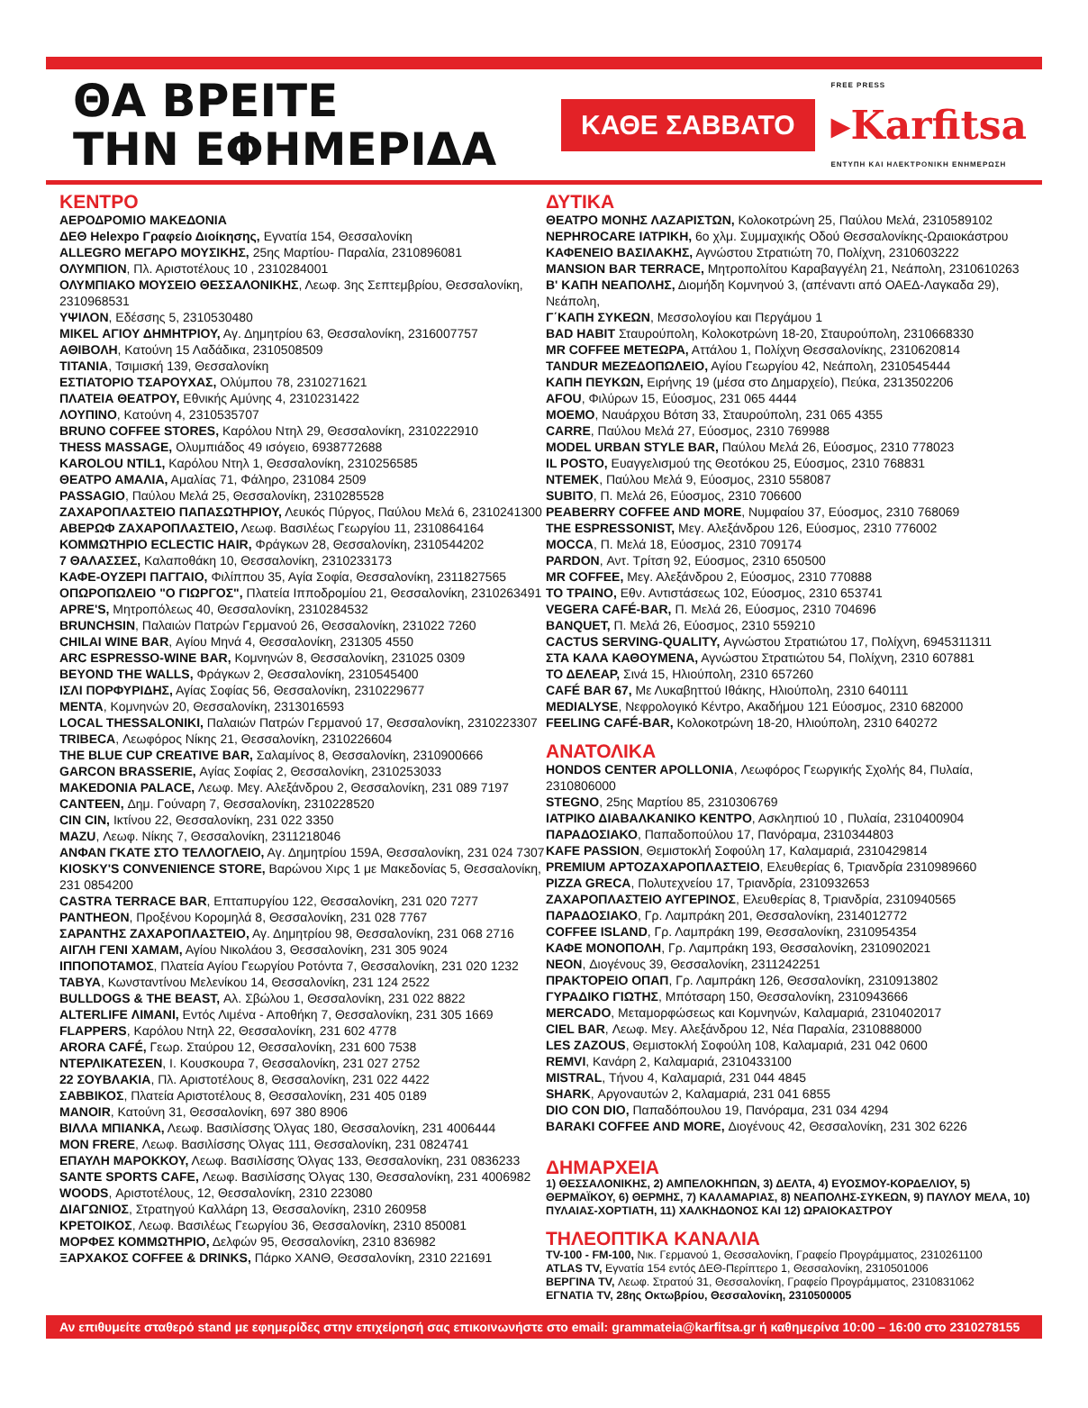ΘΑ ΒΡΕΙΤΕ
ΤΗΝ ΕΦΗΜΕΡΙΔΑ
ΚΑΘΕ ΣΑΒΒΑΤΟ
FREE PRESS
▸Karfitsa
ΕΝΤΥΠΗ ΚΑΙ ΗΛΕΚΤΡΟΝΙΚΗ ΕΝΗΜΕΡΩΣΗ
ΚΕΝΤΡΟ
ΑΕΡΟΔΡΟΜΙΟ ΜΑΚΕΔΟΝΙΑ
ΔΕΘ Helexpo Γραφείο Διοίκησης, Εγνατία 154, Θεσσαλονίκη
ALLEGRO ΜΕΓΑΡΟ ΜΟΥΣΙΚΗΣ, 25ης Μαρτίου- Παραλία, 2310896081
ΟΛΥΜΠΙΟΝ, Πλ. Αριστοτέλους 10 , 2310284001
ΟΛΥΜΠΙΑΚΟ ΜΟΥΣΕΙΟ ΘΕΣΣΑΛΟΝΙΚΗΣ, Λεωφ. 3ης Σεπτεμβρίου, Θεσσαλονίκη, 2310968531
ΥΨΙΛΟΝ, Εδέσσης 5, 2310530480
MIKEL ΑΓΙΟΥ ΔΗΜΗΤΡΙΟΥ, Αγ. Δημητρίου 63, Θεσσαλονίκη, 2316007757
ΑΘΙΒΟΛΗ, Κατούνη 15 Λαδάδικα, 2310508509
TITANIA, Τσιμισκή 139, Θεσσαλονίκη
ΕΣΤΙΑΤΟΡΙΟ ΤΣΑΡΟΥΧΑΣ, Ολύμπου 78, 2310271621
ΠΛΑΤΕΙΑ ΘΕΑΤΡΟΥ, Εθνικής Αμύνης 4, 2310231422
ΛΟΥΠΙΝΟ, Κατούνη 4, 2310535707
BRUNO COFFEE STORES, Καρόλου Ντηλ 29, Θεσσαλονίκη, 2310222910
THESS MASSAGE, Ολυμπιάδος 49 ισόγειο, 6938772688
KAROLOU NTIL1, Καρόλου Ντηλ 1, Θεσσαλονίκη, 2310256585
ΘΕΑΤΡΟ ΑΜΑΛΙΑ, Αμαλίας 71, Φάληρο, 231084 2509
PASSAGIO, Παύλου Μελά 25, Θεσσαλονίκη, 2310285528
ΖΑΧΑΡΟΠΛΑΣΤΕΙΟ ΠΑΠΑΣΩΤΗΡΙΟΥ, Λευκός Πύργος, Παύλου Μελά 6, 2310241300
ΑΒΕΡΩΦ ΖΑΧΑΡΟΠΛΑΣΤΕΙΟ, Λεωφ. Βασιλέως Γεωργίου 11, 2310864164
ΚΟΜΜΩΤΗΡΙΟ ECLECTIC HAIR, Φράγκων 28, Θεσσαλονίκη, 2310544202
7 ΘΑΛΑΣΣΕΣ, Καλαποθάκη 10, Θεσσαλονίκη, 2310233173
ΚΑΦΕ-ΟΥΖΕΡΙ ΠΑΓΓΑΙΟ, Φιλίππου 35, Αγία Σοφία, Θεσσαλονίκη, 2311827565
ΟΠΩΡΟΠΩΛΕΙΟ "Ο ΓΙΩΡΓΟΣ", Πλατεία Ιπποδρομίου 21, Θεσσαλονίκη, 2310263491
APRE'S, Μητροπόλεως 40, Θεσσαλονίκη, 2310284532
BRUNCHSIN, Παλαιών Πατρών Γερμανού 26, Θεσσαλονίκη, 231022 7260
CHILAI WINE BAR, Αγίου Μηνά 4, Θεσσαλονίκη, 231305 4550
ARC ESPRESSO-WINE BAR, Κομνηνών 8, Θεσσαλονίκη, 231025 0309
BEYOND THE WALLS, Φράγκων 2, Θεσσαλονίκη, 2310545400
ΙΣΛΙ ΠΟΡΦΥΡΙΔΗΣ, Αγίας Σοφίας 56, Θεσσαλονίκη, 2310229677
MENTA, Κομνηνών 20, Θεσσαλονίκη, 2313016593
LOCAL THESSALONIKI, Παλαιών Πατρών Γερμανού 17, Θεσσαλονίκη, 2310223307
TRIBECA, Λεωφόρος Νίκης 21, Θεσσαλονίκη, 2310226604
THE BLUE CUP CREATIVE BAR, Σαλαμίνος 8, Θεσσαλονίκη, 2310900666
GARCON BRASSERIE, Αγίας Σοφίας 2, Θεσσαλονίκη, 2310253033
MAKEDONIA PALACE, Λεωφ. Μεγ. Αλεξάνδρου 2, Θεσσαλονίκη, 231 089 7197
CANTEEN, Δημ. Γούναρη 7, Θεσσαλονίκη, 2310228520
CIN CIN, Ικτίνου 22, Θεσσαλονίκη, 231 022 3350
MAZU, Λεωφ. Νίκης 7, Θεσσαλονίκη, 2311218046
ΑΝΦΑΝ ΓΚΑΤΕ ΣΤΟ ΤΕΛΛΟΓΛΕΙΟ, Αγ. Δημητρίου 159Α, Θεσσαλονίκη, 231 024 7307
KIOSKY'S CONVENIENCE STORE, Βαρώνου Χιρς 1 με Μακεδονίας 5, Θεσσαλονίκη, 231 0854200
CASTRA TERRACE BAR, Επταπυργίου 122, Θεσσαλονίκη, 231 020 7277
PANTHEON, Προξένου Κορομηλά 8, Θεσσαλονίκη, 231 028 7767
ΣΑΡΑΝΤΗΣ ΖΑΧΑΡΟΠΛΑΣΤΕΙΟ, Αγ. Δημητρίου 98, Θεσσαλονίκη, 231 068 2716
ΑΙΓΛΗ ΓΕΝΙ ΧΑΜΑΜ, Αγίου Νικολάου 3, Θεσσαλονίκη, 231 305 9024
ΙΠΠΟΠΟΤΑΜΟΣ, Πλατεία Αγίου Γεωργίου Ροτόντα 7, Θεσσαλονίκη, 231 020 1232
TABYA, Κωνσταντίνου Μελενίκου 14, Θεσσαλονίκη, 231 124 2522
BULLDOGS & THE BEAST, Αλ. Σβώλου 1, Θεσσαλονίκη, 231 022 8822
ALTERLIFE ΛΙΜΑΝΙ, Εντός Λιμένα - Αποθήκη 7, Θεσσαλονίκη, 231 305 1669
FLAPPERS, Καρόλου Ντηλ 22, Θεσσαλονίκη, 231 602 4778
ARORA CAFÉ, Γεωρ. Σταύρου 12, Θεσσαλονίκη, 231 600 7538
ΝΤΕΡΛΙΚΑΤΕΣΕΝ, Ι. Κουσκουρα 7, Θεσσαλονίκη, 231 027 2752
22 ΣΟΥΒΛΑΚΙΑ, Πλ. Αριστοτέλους 8, Θεσσαλονίκη, 231 022 4422
ΣΑΒΒΙΚΟΣ, Πλατεία Αριστοτέλους 8, Θεσσαλονίκη, 231 405 0189
MANOIR, Κατούνη 31, Θεσσαλονίκη, 697 380 8906
ΒΙΛΛΑ ΜΠΙΑΝΚΑ, Λεωφ. Βασιλίσσης Όλγας 180, Θεσσαλονίκη, 231 4006444
MON FRERE, Λεωφ. Βασιλίσσης Όλγας 111, Θεσσαλονίκη, 231 0824741
ΕΠΑΥΛΗ ΜΑΡΟΚΚΟΥ, Λεωφ. Βασιλίσσης Όλγας 133, Θεσσαλονίκη, 231 0836233
SANTE SPORTS CAFE, Λεωφ. Βασιλίσσης Όλγας 130, Θεσσαλονίκη, 231 4006982
WOODS, Αριστοτέλους, 12, Θεσσαλονίκη, 2310 223080
ΔΙΑΓΩΝΙΟΣ, Στρατηγού Καλλάρη 13, Θεσσαλονίκη, 2310 260958
ΚΡΕΤΟΙΚΟΣ, Λεωφ. Βασιλέως Γεωργίου 36, Θεσσαλονίκη, 2310 850081
ΜΟΡΦΕΣ ΚΟΜΜΩΤΗΡΙΟ, Δελφών 95, Θεσσαλονίκη, 2310 836982
ΞΑΡΧΑΚΟΣ COFFEE & DRINKS, Πάρκο ΧΑΝΘ, Θεσσαλονίκη, 2310 221691
ΔΥΤΙΚΑ
ΘΕΑΤΡΟ ΜΟΝΗΣ ΛΑΖΑΡΙΣΤΩΝ, Κολοκοτρώνη 25, Παύλου Μελά, 2310589102
NEPHROCARE ΙΑΤΡΙΚΗ, 6ο χλμ. Συμμαχικής Οδού Θεσσαλονίκης-Ωραιοκάστρου
ΚΑΦΕΝΕΙΟ ΒΑΣΙΛΑΚΗΣ, Αγνώστου Στρατιώτη 70, Πολίχνη, 2310603222
MANSION BAR TERRACE, Μητροπολίτου Καραβαγγέλη 21, Νεάπολη, 2310610263
Β' ΚΑΠΗ ΝΕΑΠΟΛΗΣ, Διομήδη Κομνηνού 3, (απέναντι από ΟΑΕΔ-Λαγκαδα 29), Νεάπολη,
Γ΄ΚΑΠΗ ΣΥΚΕΩΝ, Μεσσολογίου και Περγάμου 1
BAD HABIT Σταυρούπολη, Κολοκοτρώνη 18-20, Σταυρούπολη, 2310668330
MR COFFEE ΜΕΤΕΩΡΑ, Αττάλου 1, Πολίχνη Θεσσαλονίκης, 2310620814
TANDUR ΜΕΖΕΔΟΠΩΛΕΙΟ, Αγίου Γεωργίου 42, Νεάπολη, 2310545444
ΚΑΠΗ ΠΕΥΚΩΝ, Ειρήνης 19 (μέσα στο Δημαρχείο), Πεύκα, 2313502206
AFOU, Φιλύρων 15, Εύοσμος, 231 065 4444
MOEMO, Ναυάρχου Βότση 33, Σταυρούπολη, 231 065 4355
CARRE, Παύλου Μελά 27, Εύοσμος, 2310 769988
MODEL URBAN STYLE BAR, Παύλου Μελά 26, Εύοσμος, 2310 778023
IL POSTO, Ευαγγελισμού της Θεοτόκου 25, Εύοσμος, 2310 768831
ΝΤΕΜΕΚ, Παύλου Μελά 9, Εύοσμος, 2310 558087
SUBITO, Π. Μελά 26, Εύοσμος, 2310 706600
PEABERRY COFFEE AND MORE, Νυμφαίου 37, Εύοσμος, 2310 768069
THE ESPRESSONIST, Μεγ. Αλεξάνδρου 126, Εύοσμος, 2310 776002
MOCCA, Π. Μελά 18, Εύοσμος, 2310 709174
PARDON, Αντ. Τρίτση 92, Εύοσμος, 2310 650500
MR COFFEE, Μεγ. Αλεξάνδρου 2, Εύοσμος, 2310 770888
ΤΟ ΤΡΑΙΝΟ, Εθν. Αντιστάσεως 102, Εύοσμος, 2310 653741
VEGERA CAFÉ-BAR, Π. Μελά 26, Εύοσμος, 2310 704696
BANQUET, Π. Μελά 26, Εύοσμος, 2310 559210
CACTUS SERVING-QUALITY, Αγνώστου Στρατιώτου 17, Πολίχνη, 6945311311
ΣΤΑ ΚΑΛΑ ΚΑΘΟΥΜΕΝΑ, Αγνώστου Στρατιώτου 54, Πολίχνη, 2310 607881
ΤΟ ΔΕΛΕΑΡ, Σινά 15, Ηλιούπολη, 2310 657260
CAFÉ BAR 67, Με Λυκαβηττού Ιθάκης, Ηλιούπολη, 2310 640111
MEDIALYSE, Νεφρολογικό Κέντρο, Ακαδήμου 121 Εύοσμος, 2310 682000
FEELING CAFÉ-BAR, Κολοκοτρώνη 18-20, Ηλιούπολη, 2310 640272
ΑΝΑΤΟΛΙΚΑ
HONDOS CENTER APOLLONIA, Λεωφόρος Γεωργικής Σχολής 84, Πυλαία, 2310806000
STEGNO, 25ης Μαρτίου 85, 2310306769
ΙΑΤΡΙΚΟ ΔΙΑΒΑΛΚΑΝΙΚΟ ΚΕΝΤΡΟ, Ασκληπιού 10 , Πυλαία, 2310400904
ΠΑΡΑΔΟΣΙΑΚΟ, Παπαδοπούλου 17, Πανόραμα, 2310344803
KAFE PASSION, Θεμιστοκλή Σοφούλη 17, Καλαμαριά, 2310429814
PREMIUM ΑΡΤΟΖΑΧΑΡΟΠΛΑΣΤΕΙΟ, Ελευθερίας 6, Τριανδρία 2310989660
PIZZA GRECA, Πολυτεχνείου 17, Τριανδρία, 2310932653
ΖΑΧΑΡΟΠΛΑΣΤΕΙΟ ΑΥΓΕΡΙΝΟΣ, Ελευθερίας 8, Τριανδρία, 2310940565
ΠΑΡΑΔΟΣΙΑΚΟ, Γρ. Λαμπράκη 201, Θεσσαλονίκη, 2314012772
COFFEE ISLAND, Γρ. Λαμπράκη 199, Θεσσαλονίκη, 2310954354
ΚΑΦΕ ΜΟΝΟΠΟΛΗ, Γρ. Λαμπράκη 193, Θεσσαλονίκη, 2310902021
NEON, Διογένους 39, Θεσσαλονίκη, 2311242251
ΠΡΑΚΤΟΡΕΙΟ ΟΠΑΠ, Γρ. Λαμπράκη 126, Θεσσαλονίκη, 2310913802
ΓΥΡΑΔΙΚΟ ΓΙΩΤΗΣ, Μπότσαρη 150, Θεσσαλονίκη, 2310943666
MERCADO, Μεταμορφώσεως και Κομνηνών, Καλαμαριά, 2310402017
CIEL BAR, Λεωφ. Μεγ. Αλεξάνδρου 12, Νέα Παραλία, 2310888000
LES ZAZOUS, Θεμιστοκλή Σοφούλη 108, Καλαμαριά, 231 042 0600
REMVI, Κανάρη 2, Καλαμαριά, 2310433100
MISTRAL, Τήνου 4, Καλαμαριά, 231 044 4845
SHARK, Αργοναυτών 2, Καλαμαριά, 231 041 6855
DIO CON DIO, Παπαδόπουλου 19, Πανόραμα, 231 034 4294
BARAKI COFFEE AND MORE, Διογένους 42, Θεσσαλονίκη, 231 302 6226
ΔΗΜΑΡΧΕΙΑ
1) ΘΕΣΣΑΛΟΝΙΚΗΣ, 2) ΑΜΠΕΛΟΚΗΠΩΝ, 3) ΔΕΛΤΑ, 4) ΕΥΟΣΜΟΥ-ΚΟΡΔΕΛΙΟΥ, 5) ΘΕΡΜΑΪΚΟΥ, 6) ΘΕΡΜΗΣ, 7) ΚΑΛΑΜΑΡΙΑΣ, 8) ΝΕΑΠΟΛΗΣ-ΣΥΚΕΩΝ, 9) ΠΑΥΛΟΥ ΜΕΛΑ, 10) ΠΥΛΑΙΑΣ-ΧΟΡΤΙΑΤΗ, 11) ΧΑΛΚΗΔΟΝΟΣ ΚΑΙ 12) ΩΡΑΙΟΚΑΣΤΡΟΥ
ΤΗΛΕΟΠΤΙΚΑ ΚΑΝΑΛΙΑ
TV-100 - FM-100, Νικ. Γερμανού 1, Θεσσαλονίκη, Γραφείο Προγράμματος, 2310261100
ATLAS TV, Εγνατία 154 εντός ΔΕΘ-Περίπτερο 1, Θεσσαλονίκη, 2310501006
ΒΕΡΓΙΝΑ TV, Λεωφ. Στρατού 31, Θεσσαλονίκη, Γραφείο Προγράμματος, 2310831062
ΕΓΝΑΤΙΑ TV, 28ης Οκτωβρίου, Θεσσαλονίκη, 2310500005
Αν επιθυμείτε σταθερό stand με εφημερίδες στην επιχείρησή σας επικοινωνήστε στο email: grammateia@karfitsa.gr ή καθημερίνα 10:00 – 16:00 στο 2310278155